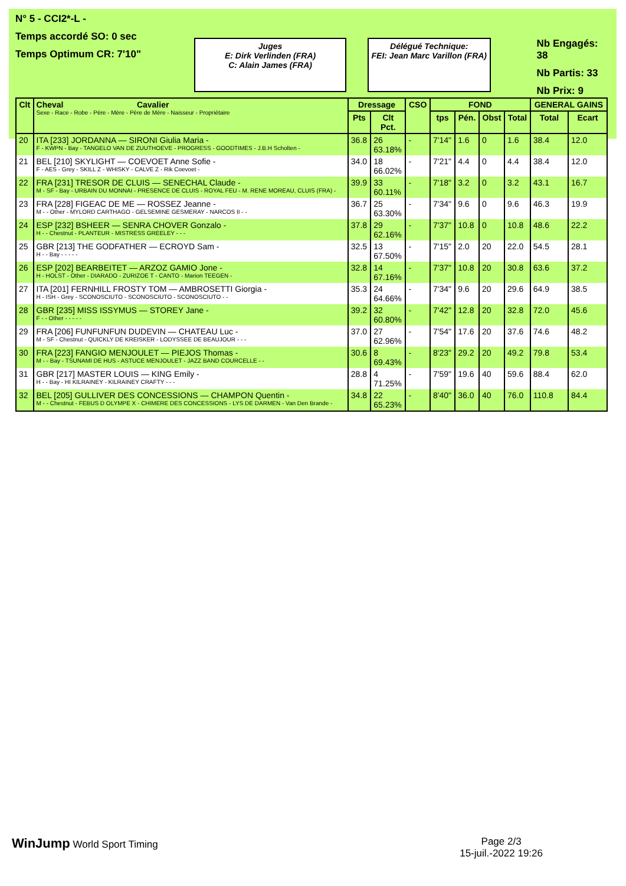N° 5 - CCI2*-L -
Temps accordé SO: 0 sec
Temps Optimum CR: 7'10"
Juges
E: Dirk Verlinden (FRA)
C: Alain James (FRA)
Délégué Technique:
FEI: Jean Marc Varillon (FRA)
Nb Engagés: 38
Nb Partis: 33
Nb Prix: 9
| Clt | Cheval Cavalier Sexe - Race - Robe - Père - Mère - Père de Mère - Naisseur - Propriétaire | Dressage | | CSO | FOND | | | | GENERAL GAINS | |
| --- | --- | --- | --- | --- | --- | --- | --- | --- | --- | --- |
| | | Pts | Clt Pct. | | tps | Pén. | Obst | Total | Total | Ecart |
| 20 | ITA [233] JORDANNA — SIRONI Giulia Maria - F - KWPN - Bay - TANGELO VAN DE ZUUTHOEVE - PROGRESS - GOODTIMES - J.B.H Scholten - | 36.8 | 26 63.18% | - | 7'14" | 1.6 | 0 | 1.6 | 38.4 | 12.0 |
| 21 | BEL [210] SKYLIGHT — COEVOET Anne Sofie - F - AES - Grey - SKILL Z - WHISKY - CALVE Z - Rik Coevoet - | 34.0 | 18 66.02% | - | 7'21" | 4.4 | 0 | 4.4 | 38.4 | 12.0 |
| 22 | FRA [231] TRESOR DE CLUIS — SENECHAL Claude - M - SF - Bay - URBAIN DU MONNAI - PRESENCE DE CLUIS - ROYAL FEU - M. RENE MOREAU, CLUIS (FRA) - | 39.9 | 33 60.11% | - | 7'18" | 3.2 | 0 | 3.2 | 43.1 | 16.7 |
| 23 | FRA [228] FIGEAC DE ME — ROSSEZ Jeanne - M - - Other - MYLORD CARTHAGO - GELSEMINE GESMERAY - NARCOS II - - | 36.7 | 25 63.30% | - | 7'34" | 9.6 | 0 | 9.6 | 46.3 | 19.9 |
| 24 | ESP [232] BSHEER — SENRA CHOVER Gonzalo - H - - Chestnut - PLANTEUR - MISTRESS GREELEY - - - | 37.8 | 29 62.16% | - | 7'37" | 10.8 | 0 | 10.8 | 48.6 | 22.2 |
| 25 | GBR [213] THE GODFATHER — ECROYD Sam - H - - Bay - - - - - | 32.5 | 13 67.50% | - | 7'15" | 2.0 | 20 | 22.0 | 54.5 | 28.1 |
| 26 | ESP [202] BEARBEITET — ARZOZ GAMIO Jone - H - HOLST - Other - DIARADO - ZURIZOE T - CANTO - Marion TEEGEN - | 32.8 | 14 67.16% | - | 7'37" | 10.8 | 20 | 30.8 | 63.6 | 37.2 |
| 27 | ITA [201] FERNHILL FROSTY TOM — AMBROSETTI Giorgia - H - ISH - Grey - SCONOSCIUTO - SCONOSCIUTO - SCONOSCIUTO - - | 35.3 | 24 64.66% | - | 7'34" | 9.6 | 20 | 29.6 | 64.9 | 38.5 |
| 28 | GBR [235] MISS ISSYMUS — STOREY Jane - F - - Other - - - - - | 39.2 | 32 60.80% | - | 7'42" | 12.8 | 20 | 32.8 | 72.0 | 45.6 |
| 29 | FRA [206] FUNFUNFUN DUDEVIN — CHATEAU Luc - M - SF - Chestnut - QUICKLY DE KREISKER - LODYSSEE DE BEAUJOUR - - - | 37.0 | 27 62.96% | - | 7'54" | 17.6 | 20 | 37.6 | 74.6 | 48.2 |
| 30 | FRA [223] FANGIO MENJOULET — PIEJOS Thomas - M - - Bay - TSUNAMI DE HUS - ASTUCE MENJOULET - JAZZ BAND COURCELLE - - | 30.6 | 8 69.43% | - | 8'23" | 29.2 | 20 | 49.2 | 79.8 | 53.4 |
| 31 | GBR [217] MASTER LOUIS — KING Emily - H - - Bay - HI KILRAINEY - KILRAINEY CRAFTY - - - | 28.8 | 4 71.25% | - | 7'59" | 19.6 | 40 | 59.6 | 88.4 | 62.0 |
| 32 | BEL [205] GULLIVER DES CONCESSIONS — CHAMPON Quentin - M - - Chestnut - FEBUS D OLYMPE X - CHIMERE DES CONCESSIONS - LYS DE DARMEN - Van Den Brande - | 34.8 | 22 65.23% | - | 8'40" | 36.0 | 40 | 76.0 | 110.8 | 84.4 |
WinJump World Sport Timing Page 2/3
15-juil.-2022 19:26